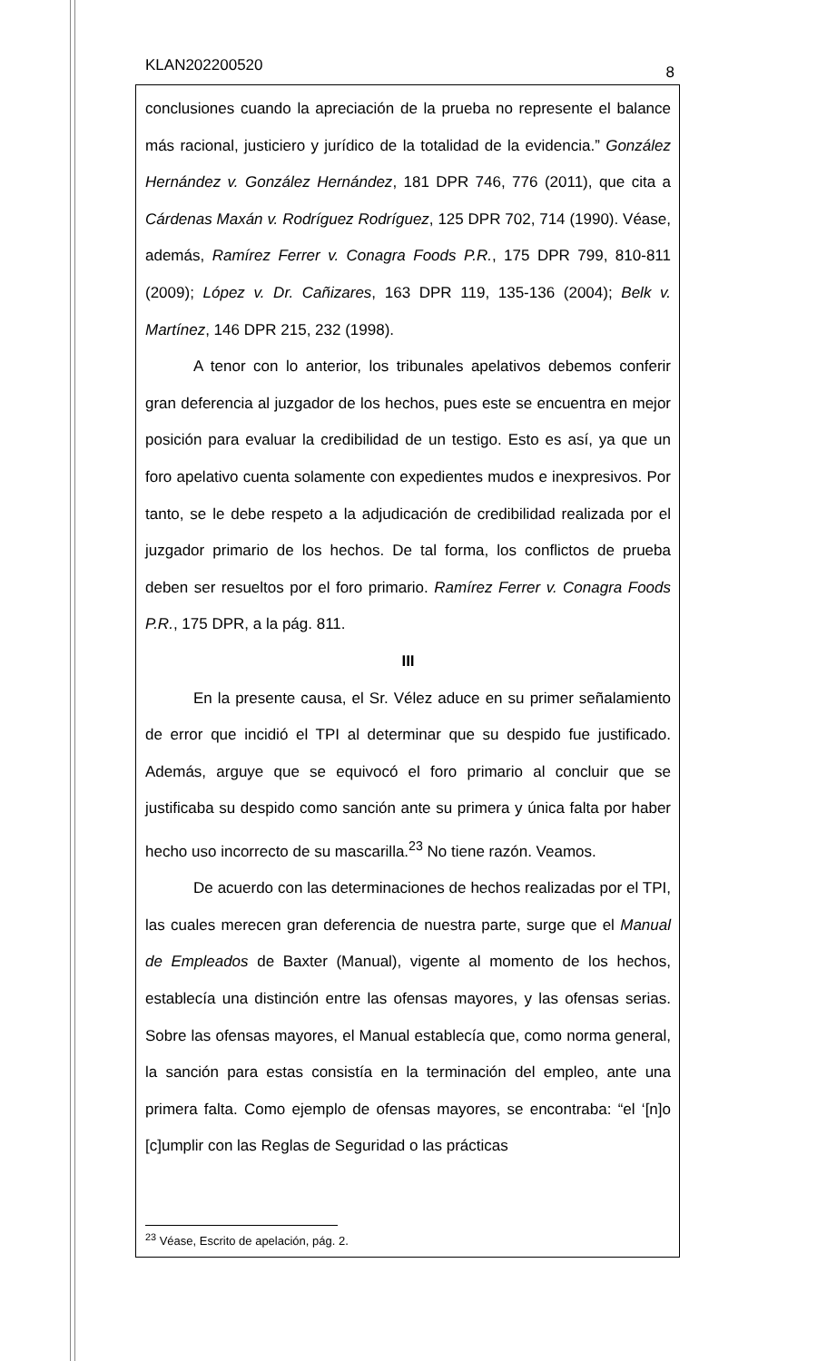KLAN202200520 8
conclusiones cuando la apreciación de la prueba no represente el balance más racional, justiciero y jurídico de la totalidad de la evidencia.” González Hernández v. González Hernández, 181 DPR 746, 776 (2011), que cita a Cárdenas Maxán v. Rodríguez Rodríguez, 125 DPR 702, 714 (1990). Véase, además, Ramírez Ferrer v. Conagra Foods P.R., 175 DPR 799, 810-811 (2009); López v. Dr. Cañizares, 163 DPR 119, 135-136 (2004); Belk v. Martínez, 146 DPR 215, 232 (1998).
A tenor con lo anterior, los tribunales apelativos debemos conferir gran deferencia al juzgador de los hechos, pues este se encuentra en mejor posición para evaluar la credibilidad de un testigo. Esto es así, ya que un foro apelativo cuenta solamente con expedientes mudos e inexpresivos. Por tanto, se le debe respeto a la adjudicación de credibilidad realizada por el juzgador primario de los hechos. De tal forma, los conflictos de prueba deben ser resueltos por el foro primario. Ramírez Ferrer v. Conagra Foods P.R., 175 DPR, a la pág. 811.
III
En la presente causa, el Sr. Vélez aduce en su primer señalamiento de error que incidió el TPI al determinar que su despido fue justificado. Además, arguye que se equivocó el foro primario al concluir que se justificaba su despido como sanción ante su primera y única falta por haber hecho uso incorrecto de su mascarilla.<sup>23</sup> No tiene razón. Veamos.
De acuerdo con las determinaciones de hechos realizadas por el TPI, las cuales merecen gran deferencia de nuestra parte, surge que el Manual de Empleados de Baxter (Manual), vigente al momento de los hechos, establecía una distinción entre las ofensas mayores, y las ofensas serias. Sobre las ofensas mayores, el Manual establecía que, como norma general, la sanción para estas consistía en la terminación del empleo, ante una primera falta. Como ejemplo de ofensas mayores, se encontraba: “el ‘[n]o [c]umplir con las Reglas de Seguridad o las prácticas
<sup>23</sup> Véase, Escrito de apelación, pág. 2.